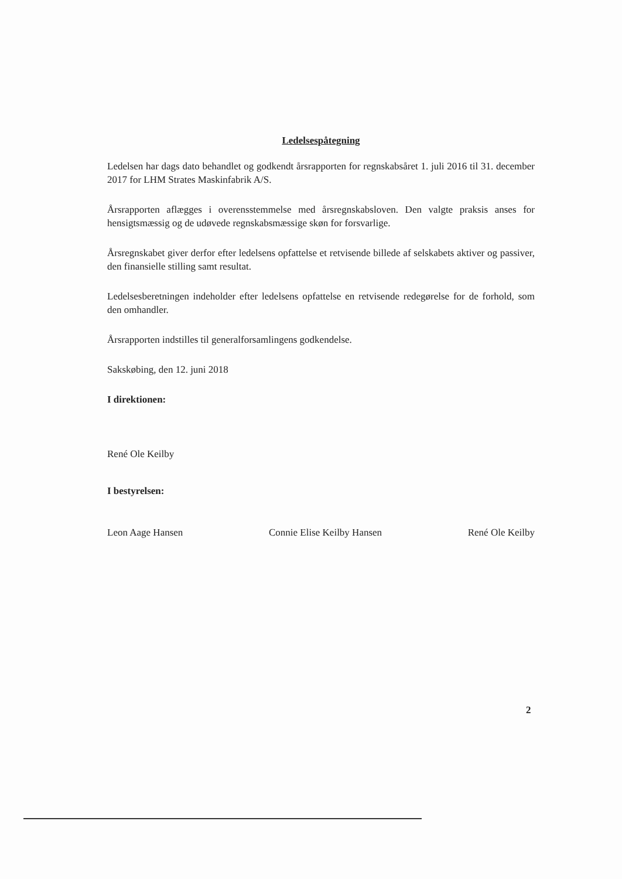Ledelsespåtegning
Ledelsen har dags dato behandlet og godkendt årsrapporten for regnskabsåret 1. juli 2016 til 31. december 2017 for LHM Strates Maskinfabrik A/S.
Årsrapporten aflægges i overensstemmelse med årsregnskabsloven. Den valgte praksis anses for hensigtsmæssig og de udøvede regnskabsmæssige skøn for forsvarlige.
Årsregnskabet giver derfor efter ledelsens opfattelse et retvisende billede af selskabets aktiver og passiver, den finansielle stilling samt resultat.
Ledelsesberetningen indeholder efter ledelsens opfattelse en retvisende redegørelse for de forhold, som den omhandler.
Årsrapporten indstilles til generalforsamlingens godkendelse.
Sakskøbing, den 12. juni 2018
I direktionen:
René Ole Keilby
I bestyrelsen:
Leon Aage Hansen Connie Elise Keilby Hansen René Ole Keilby
2